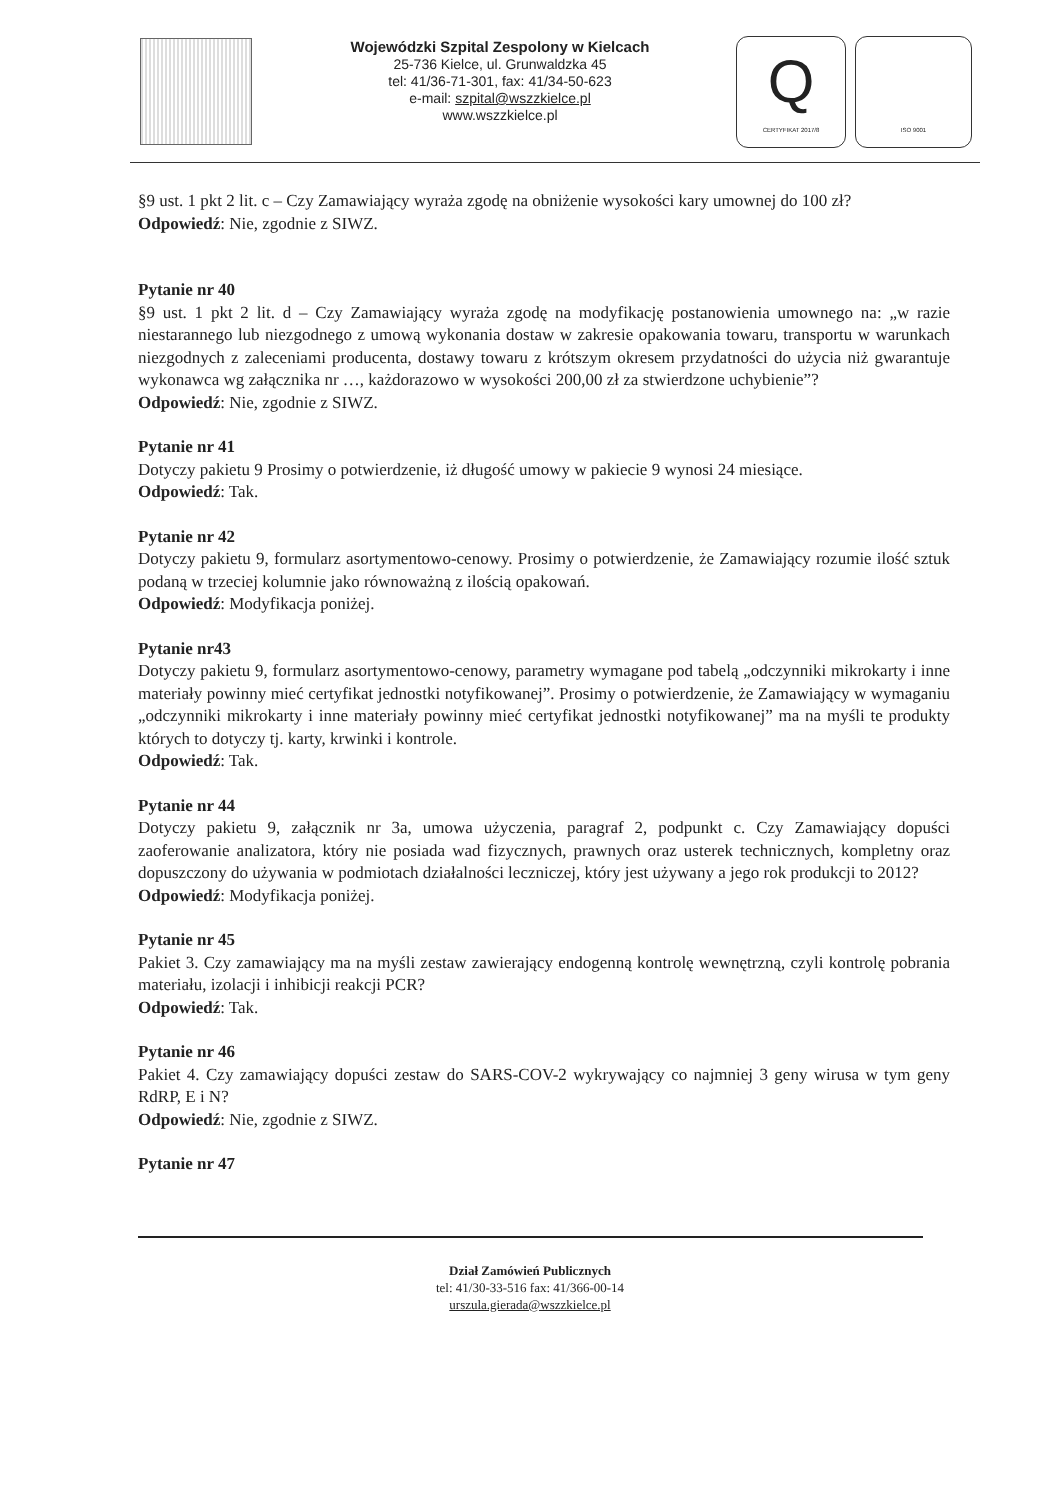Wojewódzki Szpital Zespolony w Kielcach
25-736 Kielce, ul. Grunwaldzka 45
tel: 41/36-71-301, fax: 41/34-50-623
e-mail: szpital@wszzkielce.pl
www.wszzkielce.pl
Q
CERTYFIKAT 2017/8
ISO 9001
§9 ust. 1 pkt 2 lit. c – Czy Zamawiający wyraża zgodę na obniżenie wysokości kary umownej do 100 zł?
Odpowiedź: Nie, zgodnie z SIWZ.
Pytanie nr 40
§9 ust. 1 pkt 2 lit. d – Czy Zamawiający wyraża zgodę na modyfikację postanowienia umownego na: „w razie niestarannego lub niezgodnego z umową wykonania dostaw w zakresie opakowania towaru, transportu w warunkach niezgodnych z zaleceniami producenta, dostawy towaru z krótszym okresem przydatności do użycia niż gwarantuje wykonawca wg załącznika nr …, każdorazowo w wysokości 200,00 zł za stwierdzone uchybienie”?
Odpowiedź: Nie, zgodnie z SIWZ.
Pytanie nr 41
Dotyczy pakietu 9 Prosimy o potwierdzenie, iż długość umowy w pakiecie 9 wynosi 24 miesiące.
Odpowiedź: Tak.
Pytanie nr 42
Dotyczy pakietu 9, formularz asortymentowo-cenowy. Prosimy o potwierdzenie, że Zamawiający rozumie ilość sztuk podaną w trzeciej kolumnie jako równoważną z ilością opakowań.
Odpowiedź: Modyfikacja poniżej.
Pytanie nr43
Dotyczy pakietu 9, formularz asortymentowo-cenowy, parametry wymagane pod tabelą „odczynniki mikrokarty i inne materiały powinny mieć certyfikat jednostki notyfikowanej”. Prosimy o potwierdzenie, że Zamawiający w wymaganiu „odczynniki mikrokarty i inne materiały powinny mieć certyfikat jednostki notyfikowanej” ma na myśli te produkty których to dotyczy tj. karty, krwinki i kontrole.
Odpowiedź: Tak.
Pytanie nr 44
Dotyczy pakietu 9, załącznik nr 3a, umowa użyczenia, paragraf 2, podpunkt c. Czy Zamawiający dopuści zaoferowanie analizatora, który nie posiada wad fizycznych, prawnych oraz usterek technicznych, kompletny oraz dopuszczony do używania w podmiotach działalności leczniczej, który jest używany a jego rok produkcji to 2012?
Odpowiedź: Modyfikacja poniżej.
Pytanie nr 45
Pakiet 3. Czy zamawiający ma na myśli zestaw zawierający endogenną kontrolę wewnętrzną, czyli kontrolę pobrania materiału, izolacji i inhibicji reakcji PCR?
Odpowiedź: Tak.
Pytanie nr 46
Pakiet 4. Czy zamawiający dopuści zestaw do SARS-COV-2 wykrywający co najmniej 3 geny wirusa w tym geny RdRP, E i N?
Odpowiedź: Nie, zgodnie z SIWZ.
Pytanie nr 47
Dział Zamówień Publicznych
tel: 41/30-33-516 fax: 41/366-00-14
urszula.gierada@wszzkielce.pl